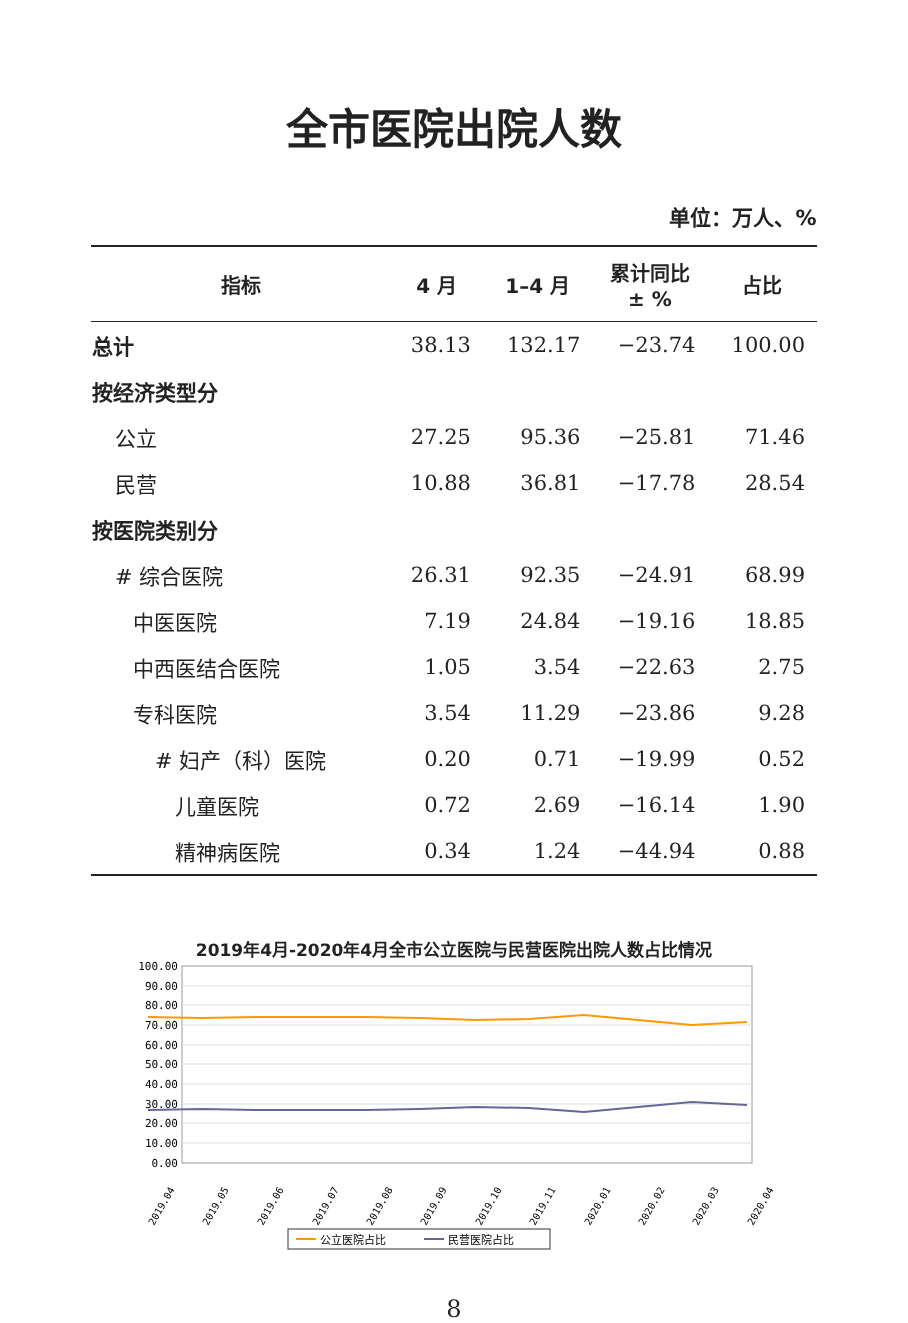全市医院出院人数
单位：万人、%
| 指标 | 4 月 | 1–4 月 | 累计同比 ± % | 占比 |
| --- | --- | --- | --- | --- |
| 总计 | 38.13 | 132.17 | −23.74 | 100.00 |
| 按经济类型分 | | | | |
| 公立 | 27.25 | 95.36 | −25.81 | 71.46 |
| 民营 | 10.88 | 36.81 | −17.78 | 28.54 |
| 按医院类别分 | | | | |
| # 综合医院 | 26.31 | 92.35 | −24.91 | 68.99 |
| 中医医院 | 7.19 | 24.84 | −19.16 | 18.85 |
| 中西医结合医院 | 1.05 | 3.54 | −22.63 | 2.75 |
| 专科医院 | 3.54 | 11.29 | −23.86 | 9.28 |
| # 妇产（科）医院 | 0.20 | 0.71 | −19.99 | 0.52 |
| 儿童医院 | 0.72 | 2.69 | −16.14 | 1.90 |
| 精神病医院 | 0.34 | 1.24 | −44.94 | 0.88 |
2019年4月-2020年4月全市公立医院与民营医院出院人数占比情况
100.00
90.00
80.00
70.00
60.00
50.00
40.00
30.00
20.00
10.00
0.00
2019.04
2019.05
2019.06
2019.07
2019.08
2019.09
2019.10
2019.11
2020.01
2020.02
2020.03
2020.04
公立医院占比
民营医院占比
8